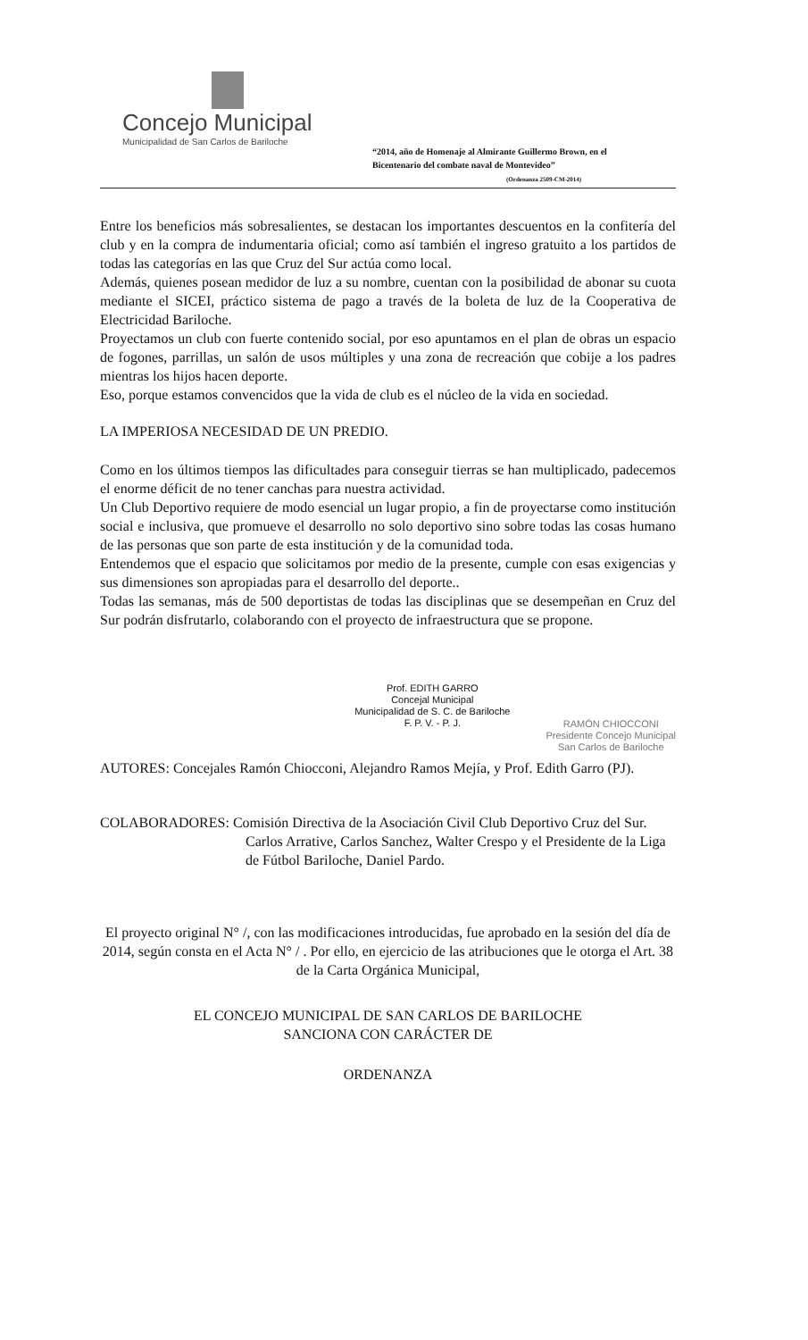Concejo Municipal
Municipalidad de San Carlos de Bariloche
“2014, año de Homenaje al Almirante Guillermo Brown, en el
Bicentenario del combate naval de Montevideo”
(Ordenanza 2509-CM-2014)
Entre los beneficios más sobresalientes, se destacan los importantes descuentos en la confitería del club y en la compra de indumentaria oficial; como así también el ingreso gratuito a los partidos de todas las categorías en las que Cruz del Sur actúa como local.
Además, quienes posean medidor de luz a su nombre, cuentan con la posibilidad de abonar su cuota mediante el SICEI, práctico sistema de pago a través de la boleta de luz de la Cooperativa de Electricidad Bariloche.
Proyectamos un club con fuerte contenido social, por eso apuntamos en el plan de obras un espacio de fogones, parrillas, un salón de usos múltiples y una zona de recreación que cobije a los padres mientras los hijos hacen deporte.
Eso, porque estamos convencidos que la vida de club es el núcleo de la vida en sociedad.
LA IMPERIOSA NECESIDAD DE UN PREDIO.
Como en los últimos tiempos las dificultades para conseguir tierras se han multiplicado, padecemos el enorme déficit de no tener canchas para nuestra actividad.
Un Club Deportivo requiere de modo esencial un lugar propio, a fin de proyectarse como institución social e inclusiva, que promueve el desarrollo no solo deportivo sino sobre todas las cosas humano de las personas que son parte de esta institución y de la comunidad toda.
Entendemos que el espacio que solicitamos por medio de la presente, cumple con esas exigencias y sus dimensiones son apropiadas para el desarrollo del deporte..
Todas las semanas, más de 500 deportistas de todas las disciplinas que se desempeñan en Cruz del Sur podrán disfrutarlo, colaborando con el proyecto de infraestructura que se propone.
Prof. EDITH GARRO
Concejal Municipal
Municipalidad de S. C. de Bariloche
F. P. V. - P. J.
RAMÓN CHIOCCONI
Presidente Concejo Municipal
San Carlos de Bariloche
AUTORES: Concejales Ramón Chiocconi, Alejandro Ramos Mejía, y Prof. Edith Garro (PJ).
COLABORADORES: Comisión Directiva de la Asociación Civil Club Deportivo Cruz del Sur. Carlos Arrative, Carlos Sanchez, Walter Crespo y el Presidente de la Liga de Fútbol Bariloche, Daniel Pardo.
El proyecto original N° /, con las modificaciones introducidas, fue aprobado en la sesión del día de 2014, según consta en el Acta N° / . Por ello, en ejercicio de las atribuciones que le otorga el Art. 38 de la Carta Orgánica Municipal,
EL CONCEJO MUNICIPAL DE SAN CARLOS DE BARILOCHE
SANCIONA CON CARÁCTER DE
ORDENANZA